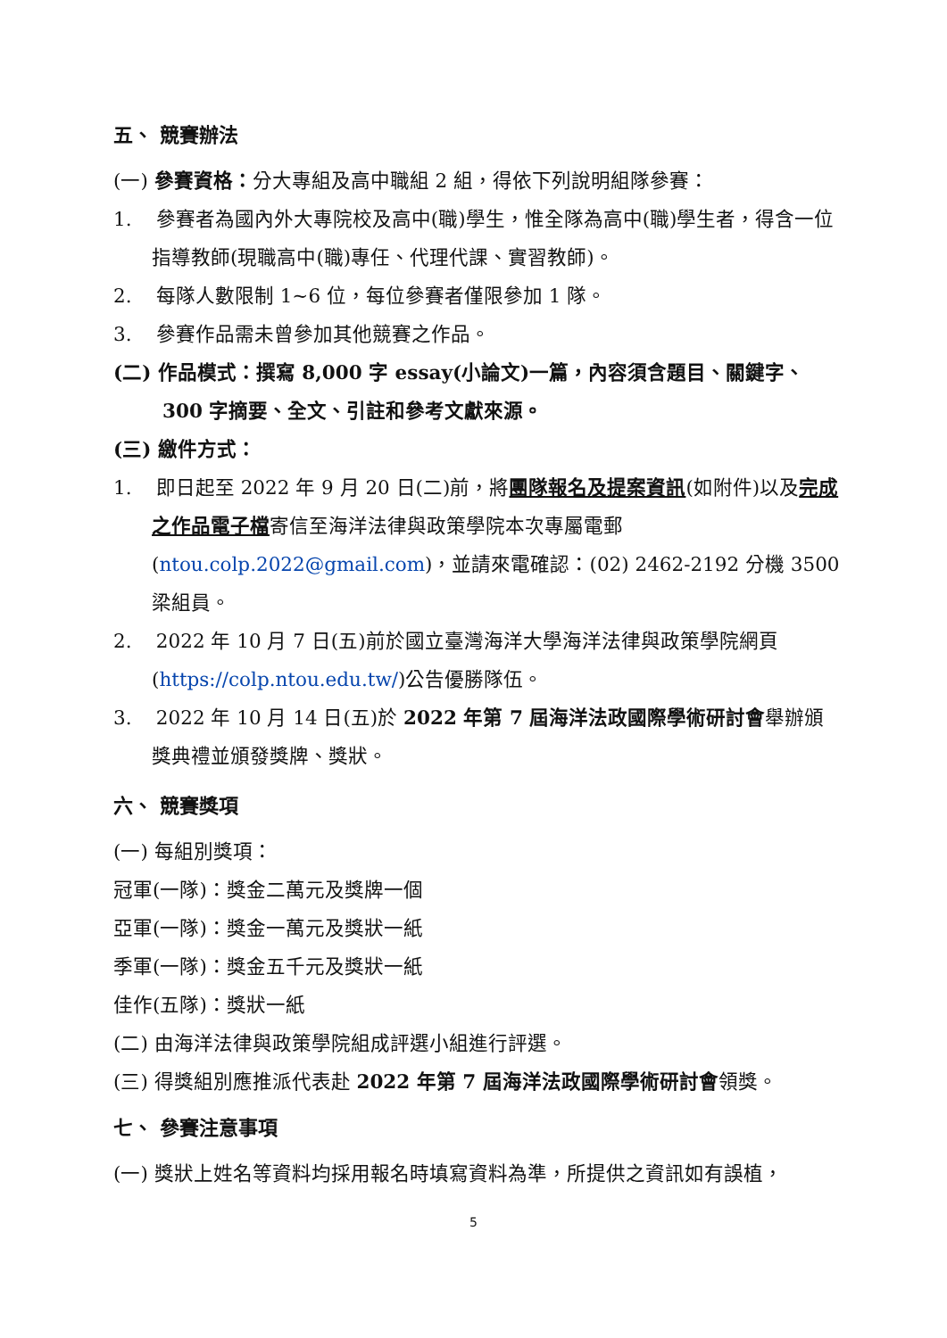五、 競賽辦法
(一) 參賽資格：分大專組及高中職組 2 組，得依下列說明組隊參賽：
1. 參賽者為國內外大專院校及高中(職)學生，惟全隊為高中(職)學生者，得含一位指導教師(現職高中(職)專任、代理代課、實習教師)。
2. 每隊人數限制 1~6 位，每位參賽者僅限參加 1 隊。
3. 參賽作品需未曾參加其他競賽之作品。
(二) 作品模式：撰寫 8,000 字 essay(小論文)一篇，內容須含題目、關鍵字、300 字摘要、全文、引註和參考文獻來源。
(三) 繳件方式：
1. 即日起至 2022 年 9 月 20 日(二)前，將團隊報名及提案資訊(如附件)以及完成之作品電子檔寄信至海洋法律與政策學院本次專屬電郵(ntou.colp.2022@gmail.com)，並請來電確認：(02) 2462-2192 分機 3500 梁組員。
2. 2022 年 10 月 7 日(五)前於國立臺灣海洋大學海洋法律與政策學院網頁(https://colp.ntou.edu.tw/)公告優勝隊伍。
3. 2022 年 10 月 14 日(五)於 2022 年第 7 屆海洋法政國際學術研討會舉辦頒獎典禮並頒發獎牌、獎狀。
六、 競賽獎項
(一) 每組別獎項：
冠軍(一隊)：獎金二萬元及獎牌一個
亞軍(一隊)：獎金一萬元及獎狀一紙
季軍(一隊)：獎金五千元及獎狀一紙
佳作(五隊)：獎狀一紙
(二) 由海洋法律與政策學院組成評選小組進行評選。
(三) 得獎組別應推派代表赴 2022 年第 7 屆海洋法政國際學術研討會領獎。
七、 參賽注意事項
(一) 獎狀上姓名等資料均採用報名時填寫資料為準，所提供之資訊如有誤植，
5